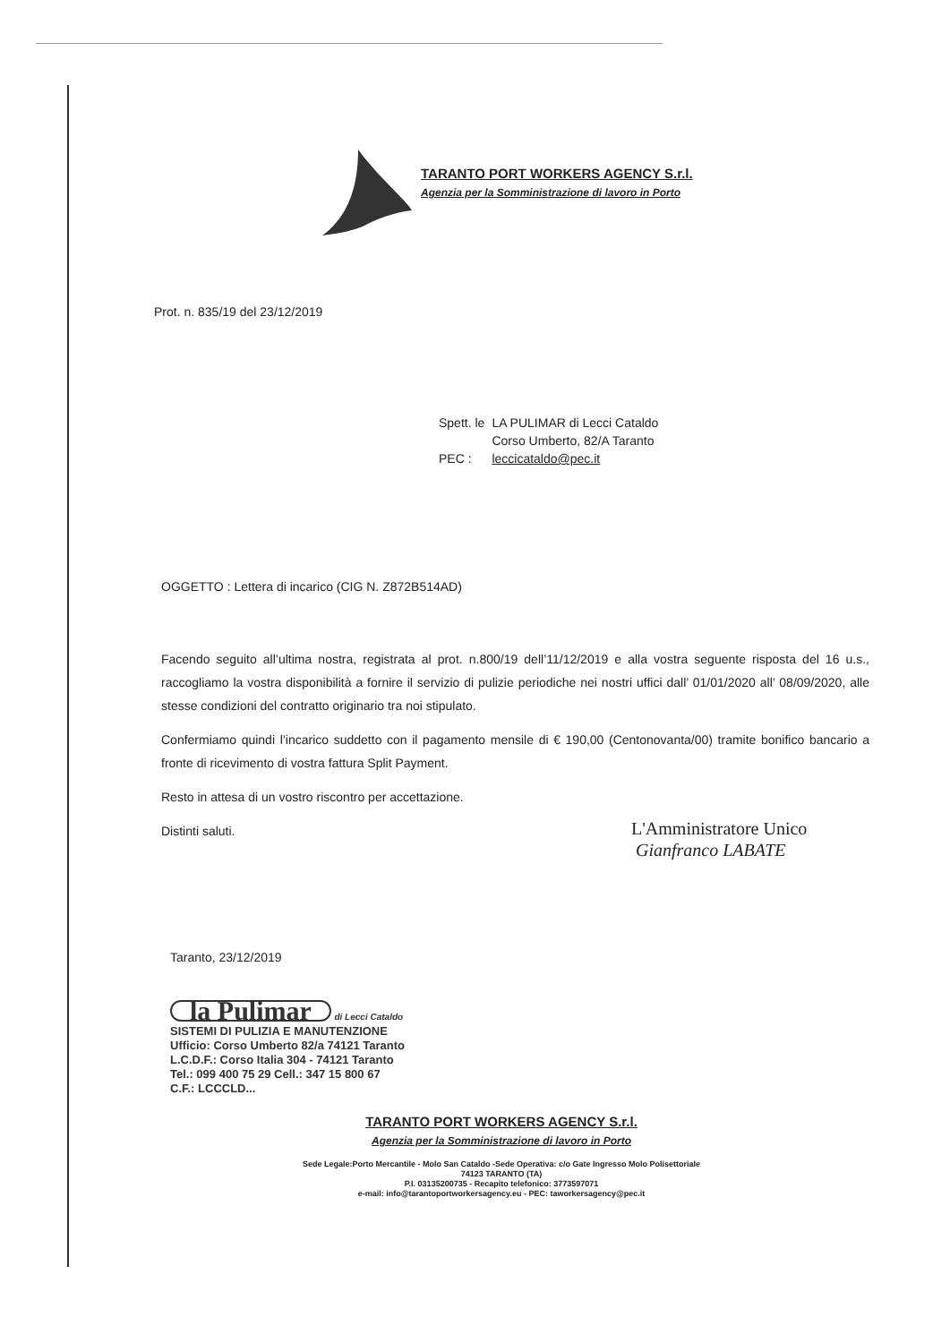TARANTO PORT WORKERS AGENCY S.r.l.
Agenzia per la Somministrazione di lavoro in Porto
Prot. n. 835/19 del 23/12/2019
| Spett. le | LA PULIMAR di Lecci Cataldo Corso Umberto, 82/A Taranto |
| PEC : | leccicataldo@pec.it |
OGGETTO : Lettera di incarico (CIG N. Z872B514AD)
Facendo seguito all’ultima nostra, registrata al prot. n.800/19 dell’11/12/2019 e alla vostra seguente risposta del 16 u.s., raccogliamo la vostra disponibilità a fornire il servizio di pulizie periodiche nei nostri uffici dall’ 01/01/2020 all’ 08/09/2020, alle stesse condizioni del contratto originario tra noi stipulato.
Confermiamo quindi l’incarico suddetto con il pagamento mensile di € 190,00 (Centonovanta/00) tramite bonifico bancario a fronte di ricevimento di vostra fattura Split Payment.
Resto in attesa di un vostro riscontro per accettazione.
Distinti saluti.
L'Amministratore Unico
Gianfranco LABATE
Taranto, 23/12/2019
la Pulimar di Lecci Cataldo
SISTEMI DI PULIZIA E MANUTENZIONE
Ufficio: Corso Umberto 82/a 74121 Taranto
L.C.D.F.: Corso Italia 304 - 74121 Taranto
Tel.: 099 400 75 29 Cell.: 347 15 800 67
C.F.: LCCCLD...
TARANTO PORT WORKERS AGENCY S.r.l.
Agenzia per la Somministrazione di lavoro in Porto
Sede Legale:Porto Mercantile - Molo San Cataldo -Sede Operativa: c/o Gate Ingresso Molo Polisettoriale
74123 TARANTO (TA)
P.I. 03135200735 - Recapito telefonico: 3773597071
e-mail: info@tarantoportworkersagency.eu - PEC: taworkersagency@pec.it